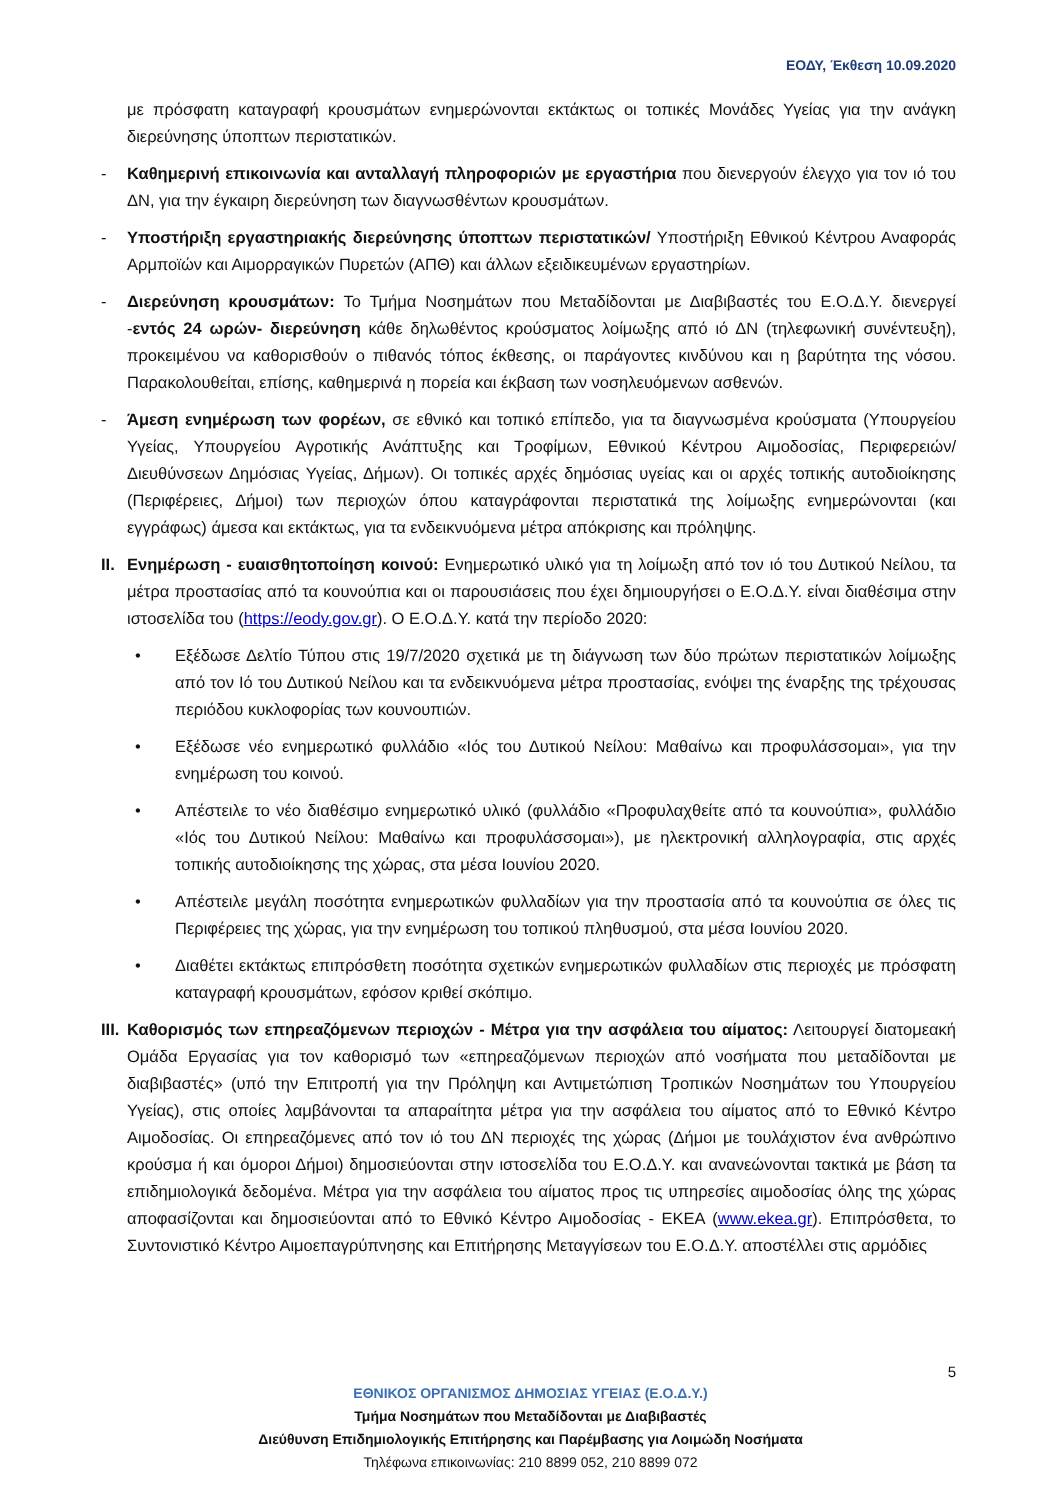ΕΟΔΥ, Έκθεση 10.09.2020
με πρόσφατη καταγραφή κρουσμάτων ενημερώνονται εκτάκτως οι τοπικές Μονάδες Υγείας για την ανάγκη διερεύνησης ύποπτων περιστατικών.
- Καθημερινή επικοινωνία και ανταλλαγή πληροφοριών με εργαστήρια που διενεργούν έλεγχο για τον ιό του ΔΝ, για την έγκαιρη διερεύνηση των διαγνωσθέντων κρουσμάτων.
- Υποστήριξη εργαστηριακής διερεύνησης ύποπτων περιστατικών/ Υποστήριξη Εθνικού Κέντρου Αναφοράς Αρμποϊών και Αιμορραγικών Πυρετών (ΑΠΘ) και άλλων εξειδικευμένων εργαστηρίων.
- Διερεύνηση κρουσμάτων: Το Τμήμα Νοσημάτων που Μεταδίδονται με Διαβιβαστές του Ε.Ο.Δ.Υ. διενεργεί -εντός 24 ωρών- διερεύνηση κάθε δηλωθέντος κρούσματος λοίμωξης από ιό ΔΝ (τηλεφωνική συνέντευξη), προκειμένου να καθορισθούν ο πιθανός τόπος έκθεσης, οι παράγοντες κινδύνου και η βαρύτητα της νόσου. Παρακολουθείται, επίσης, καθημερινά η πορεία και έκβαση των νοσηλευόμενων ασθενών.
- Άμεση ενημέρωση των φορέων, σε εθνικό και τοπικό επίπεδο, για τα διαγνωσμένα κρούσματα (Υπουργείου Υγείας, Υπουργείου Αγροτικής Ανάπτυξης και Τροφίμων, Εθνικού Κέντρου Αιμοδοσίας, Περιφερειών/ Διευθύνσεων Δημόσιας Υγείας, Δήμων). Οι τοπικές αρχές δημόσιας υγείας και οι αρχές τοπικής αυτοδιοίκησης (Περιφέρειες, Δήμοι) των περιοχών όπου καταγράφονται περιστατικά της λοίμωξης ενημερώνονται (και εγγράφως) άμεσα και εκτάκτως, για τα ενδεικνυόμενα μέτρα απόκρισης και πρόληψης.
II. Ενημέρωση - ευαισθητοποίηση κοινού: Ενημερωτικό υλικό για τη λοίμωξη από τον ιό του Δυτικού Νείλου, τα μέτρα προστασίας από τα κουνούπια και οι παρουσιάσεις που έχει δημιουργήσει ο Ε.Ο.Δ.Υ. είναι διαθέσιμα στην ιστοσελίδα του (https://eody.gov.gr). Ο Ε.Ο.Δ.Υ. κατά την περίοδο 2020:
• Εξέδωσε Δελτίο Τύπου στις 19/7/2020 σχετικά με τη διάγνωση των δύο πρώτων περιστατικών λοίμωξης από τον Ιό του Δυτικού Νείλου και τα ενδεικνυόμενα μέτρα προστασίας, ενόψει της έναρξης της τρέχουσας περιόδου κυκλοφορίας των κουνουπιών.
• Εξέδωσε νέο ενημερωτικό φυλλάδιο «Ιός του Δυτικού Νείλου: Μαθαίνω και προφυλάσσομαι», για την ενημέρωση του κοινού.
• Απέστειλε το νέο διαθέσιμο ενημερωτικό υλικό (φυλλάδιο «Προφυλαχθείτε από τα κουνούπια», φυλλάδιο «Ιός του Δυτικού Νείλου: Μαθαίνω και προφυλάσσομαι»), με ηλεκτρονική αλληλογραφία, στις αρχές τοπικής αυτοδιοίκησης της χώρας, στα μέσα Ιουνίου 2020.
• Απέστειλε μεγάλη ποσότητα ενημερωτικών φυλλαδίων για την προστασία από τα κουνούπια σε όλες τις Περιφέρειες της χώρας, για την ενημέρωση του τοπικού πληθυσμού, στα μέσα Ιουνίου 2020.
• Διαθέτει εκτάκτως επιπρόσθετη ποσότητα σχετικών ενημερωτικών φυλλαδίων στις περιοχές με πρόσφατη καταγραφή κρουσμάτων, εφόσον κριθεί σκόπιμο.
III. Καθορισμός των επηρεαζόμενων περιοχών - Μέτρα για την ασφάλεια του αίματος: Λειτουργεί διατομεακή Ομάδα Εργασίας για τον καθορισμό των «επηρεαζόμενων περιοχών από νοσήματα που μεταδίδονται με διαβιβαστές» (υπό την Επιτροπή για την Πρόληψη και Αντιμετώπιση Τροπικών Νοσημάτων του Υπουργείου Υγείας), στις οποίες λαμβάνονται τα απαραίτητα μέτρα για την ασφάλεια του αίματος από το Εθνικό Κέντρο Αιμοδοσίας. Οι επηρεαζόμενες από τον ιό του ΔΝ περιοχές της χώρας (Δήμοι με τουλάχιστον ένα ανθρώπινο κρούσμα ή και όμοροι Δήμοι) δημοσιεύονται στην ιστοσελίδα του Ε.Ο.Δ.Υ. και ανανεώνονται τακτικά με βάση τα επιδημιολογικά δεδομένα. Μέτρα για την ασφάλεια του αίματος προς τις υπηρεσίες αιμοδοσίας όλης της χώρας αποφασίζονται και δημοσιεύονται από το Εθνικό Κέντρο Αιμοδοσίας - ΕΚΕΑ (www.ekea.gr). Επιπρόσθετα, το Συντονιστικό Κέντρο Αιμοεπαγρύπνησης και Επιτήρησης Μεταγγίσεων του Ε.Ο.Δ.Υ. αποστέλλει στις αρμόδιες
5
ΕΘΝΙΚΟΣ ΟΡΓΑΝΙΣΜΟΣ ΔΗΜΟΣΙΑΣ ΥΓΕΙΑΣ (Ε.Ο.Δ.Υ.)
Τμήμα Νοσημάτων που Μεταδίδονται με Διαβιβαστές
Διεύθυνση Επιδημιολογικής Επιτήρησης και Παρέμβασης για Λοιμώδη Νοσήματα
Τηλέφωνα επικοινωνίας: 210 8899 052, 210 8899 072